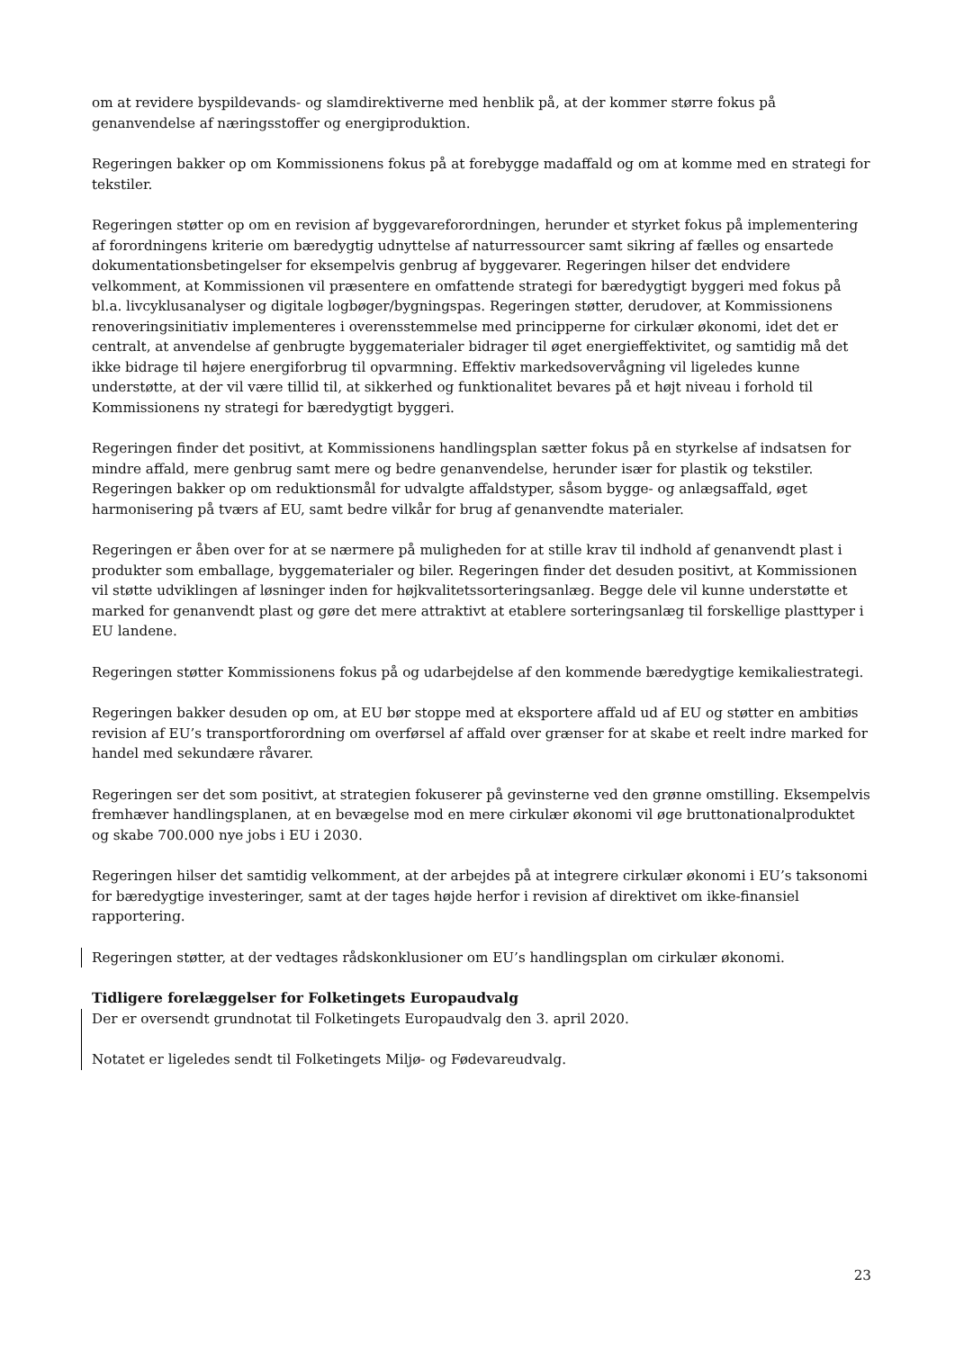om at revidere byspildevands- og slamdirektiverne med henblik på, at der kommer større fokus på genanvendelse af næringsstoffer og energiproduktion.
Regeringen bakker op om Kommissionens fokus på at forebygge madaffald og om at komme med en strategi for tekstiler.
Regeringen støtter op om en revision af byggevareforordningen, herunder et styrket fokus på implementering af forordningens kriterie om bæredygtig udnyttelse af naturressourcer samt sikring af fælles og ensartede dokumentationsbetingelser for eksempelvis genbrug af byggevarer. Regeringen hilser det endvidere velkomment, at Kommissionen vil præsentere en omfattende strategi for bæredygtigt byggeri med fokus på bl.a. livcyklusanalyser og digitale logbøger/bygningspas. Regeringen støtter, derudover, at Kommissionens renoveringsinitiativ implementeres i overensstemmelse med principperne for cirkulær økonomi, idet det er centralt, at anvendelse af genbrugte byggematerialer bidrager til øget energieffektivitet, og samtidig må det ikke bidrage til højere energiforbrug til opvarmning. Effektiv markedsovervågning vil ligeledes kunne understøtte, at der vil være tillid til, at sikkerhed og funktionalitet bevares på et højt niveau i forhold til Kommissionens ny strategi for bæredygtigt byggeri.
Regeringen finder det positivt, at Kommissionens handlingsplan sætter fokus på en styrkelse af indsatsen for mindre affald, mere genbrug samt mere og bedre genanvendelse, herunder især for plastik og tekstiler. Regeringen bakker op om reduktionsmål for udvalgte affaldstyper, såsom bygge- og anlægsaffald, øget harmonisering på tværs af EU, samt bedre vilkår for brug af genanvendte materialer.
Regeringen er åben over for at se nærmere på muligheden for at stille krav til indhold af genanvendt plast i produkter som emballage, byggematerialer og biler. Regeringen finder det desuden positivt, at Kommissionen vil støtte udviklingen af løsninger inden for højkvalitetssorteringsanlæg. Begge dele vil kunne understøtte et marked for genanvendt plast og gøre det mere attraktivt at etablere sorteringsanlæg til forskellige plasttyper i EU landene.
Regeringen støtter Kommissionens fokus på og udarbejdelse af den kommende bæredygtige kemikaliestrategi.
Regeringen bakker desuden op om, at EU bør stoppe med at eksportere affald ud af EU og støtter en ambitiøs revision af EU’s transportforordning om overførsel af affald over grænser for at skabe et reelt indre marked for handel med sekundære råvarer.
Regeringen ser det som positivt, at strategien fokuserer på gevinsterne ved den grønne omstilling. Eksempelvis fremhæver handlingsplanen, at en bevægelse mod en mere cirkulær økonomi vil øge bruttonationalproduktet og skabe 700.000 nye jobs i EU i 2030.
Regeringen hilser det samtidig velkomment, at der arbejdes på at integrere cirkulær økonomi i EU’s taksonomi for bæredygtige investeringer, samt at der tages højde herfor i revision af direktivet om ikke-finansiel rapportering.
Regeringen støtter, at der vedtages rådskonklusioner om EU’s handlingsplan om cirkulær økonomi.
Tidligere forelæggelser for Folketingets Europaudvalg
Der er oversendt grundnotat til Folketingets Europaudvalg den 3. april 2020.
Notatet er ligeledes sendt til Folketingets Miljø- og Fødevareudvalg.
23